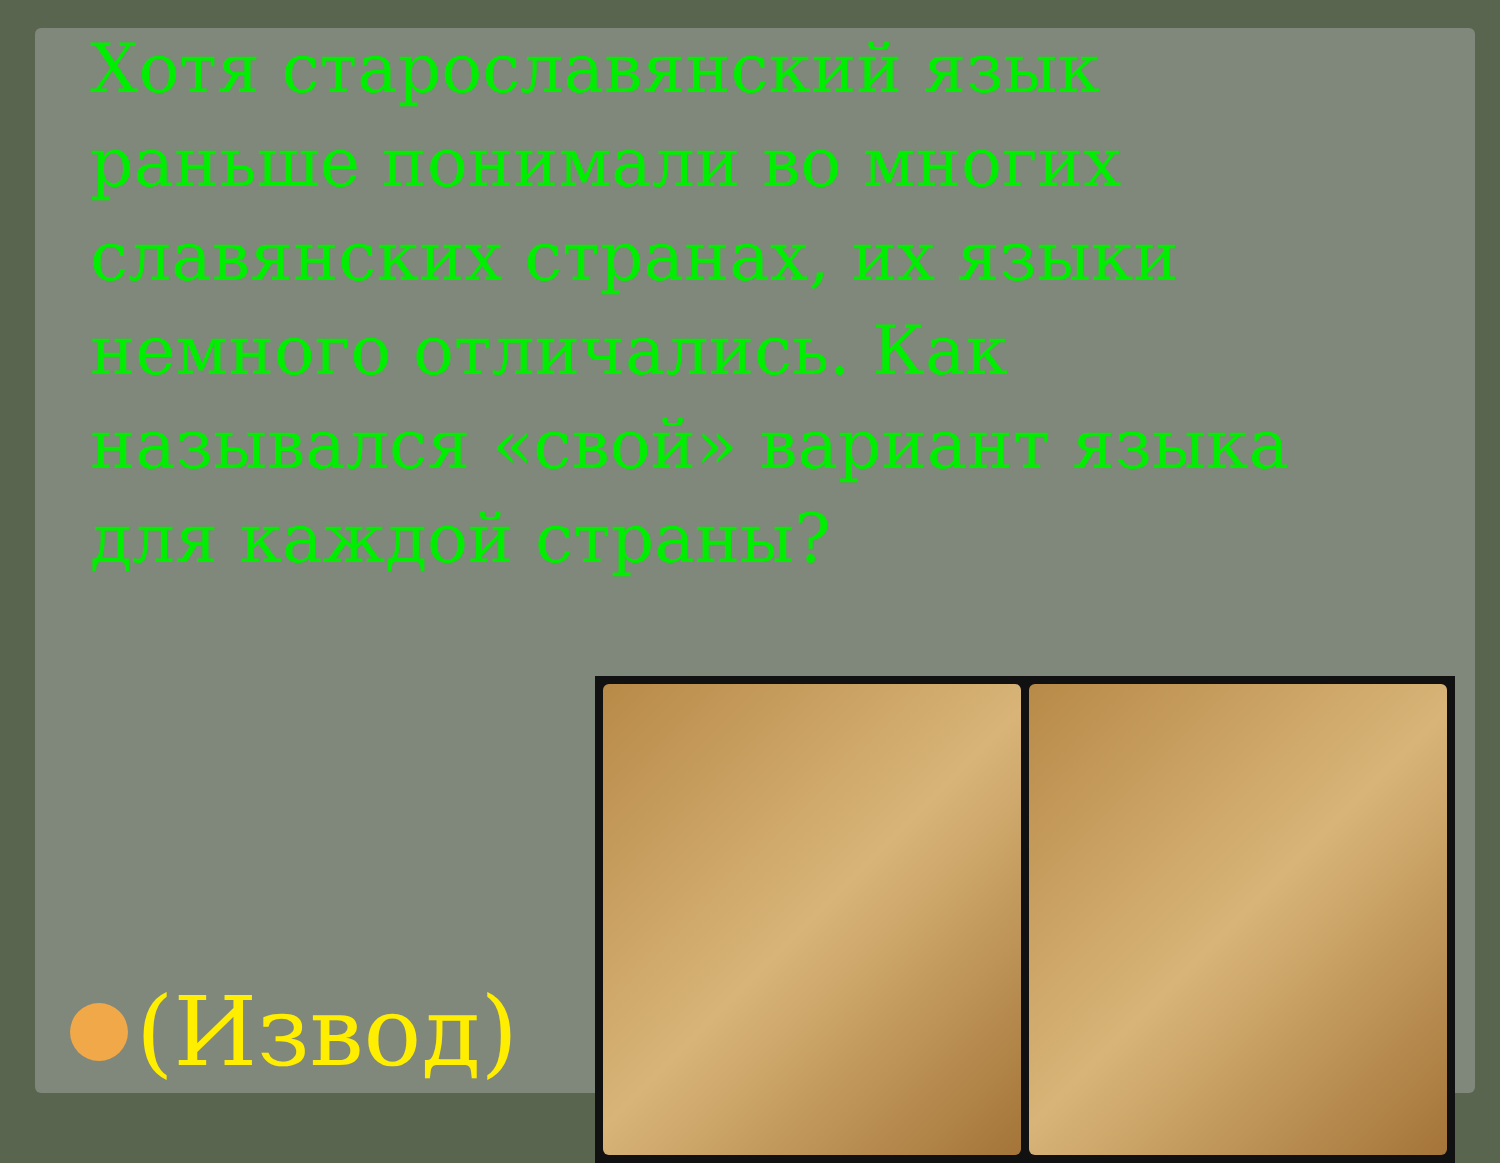Хотя старославянский язык раньше понимали во многих славянских странах, их языки немного отличались. Как назывался «свой» вариант языка для каждой страны?
(Извод)